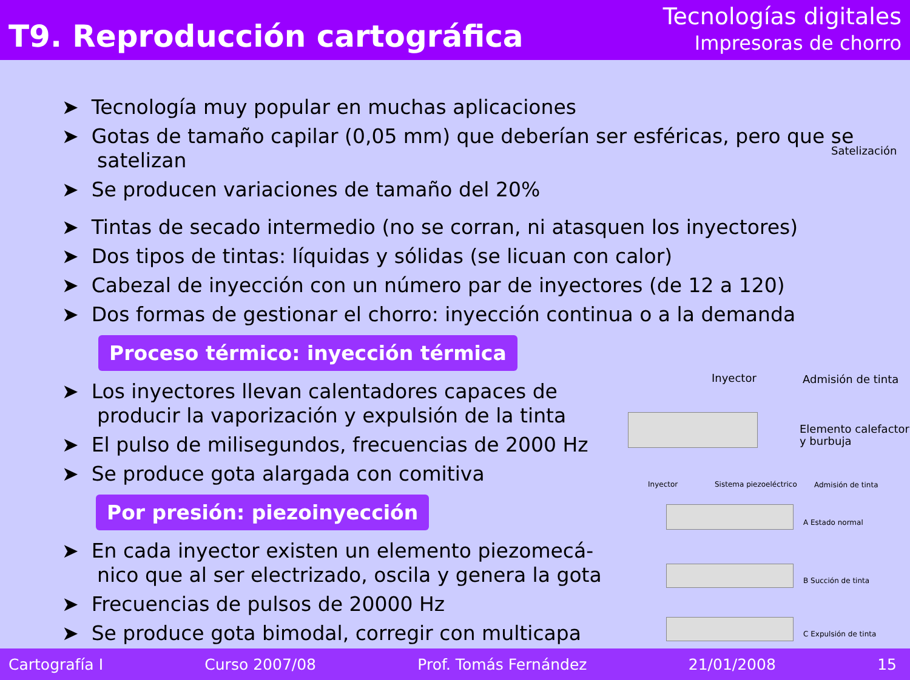T9. Reproducción cartográfica
Tecnologías digitales
Impresoras de chorro
➤ Tecnología muy popular en muchas aplicaciones
➤ Gotas de tamaño capilar (0,05 mm) que deberían ser esféricas, pero que se satelizan
➤ Se producen variaciones de tamaño del 20%
➤ Tintas de secado intermedio (no se corran, ni atasquen los inyectores)
➤ Dos tipos de tintas: líquidas y sólidas (se licuan con calor)
➤ Cabezal de inyección con un número par de inyectores (de 12 a 120)
➤ Dos formas de gestionar el chorro: inyección continua o a la demanda
Proceso térmico: inyección térmica
➤ Los inyectores llevan calentadores capaces de producir la vaporización y expulsión de la tinta
➤ El pulso de milisegundos, frecuencias de 2000 Hz
➤ Se produce gota alargada con comitiva
Por presión: piezoinyección
➤ En cada inyector existen un elemento piezomecá-nico que al ser electrizado, oscila y genera la gota
➤ Frecuencias de pulsos de 20000 Hz
➤ Se produce gota bimodal, corregir con multicapa
Satelización
Inyector Admisión de tinta
Elemento calefactor
y burbuja
Inyector Sistema piezoeléctrico Admisión de tinta
A Estado normal
B Succión de tinta
C Expulsión de tinta
Cartografía I Curso 2007/08 Prof. Tomás Fernández 21/01/2008 15